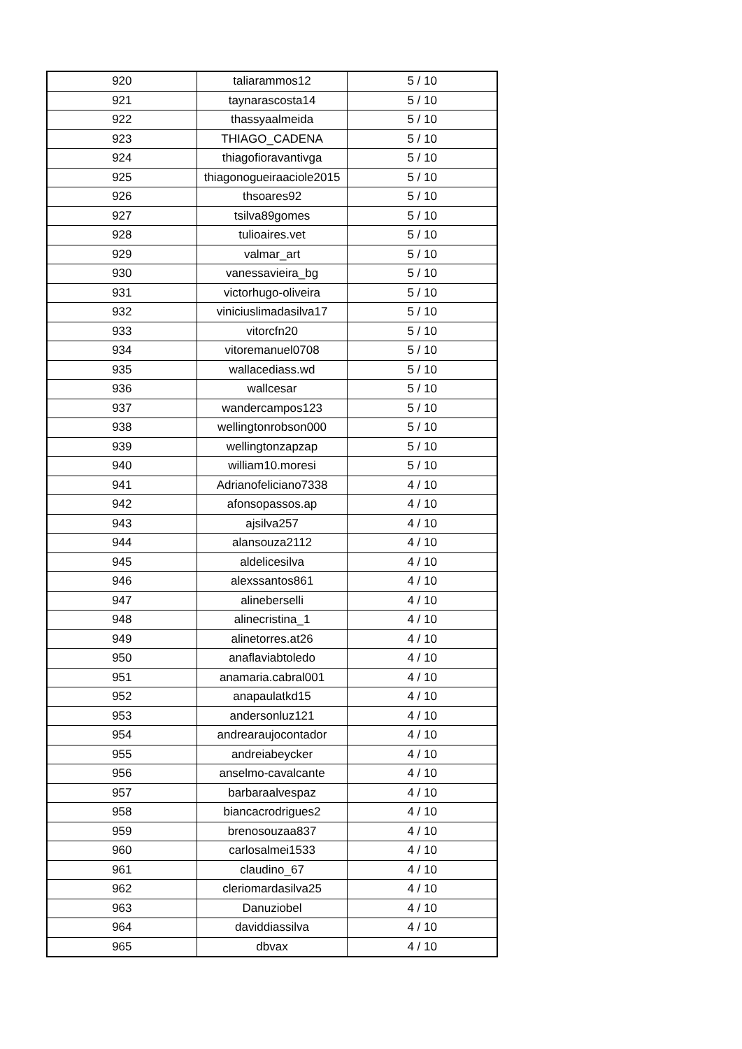| 920 | taliarammos12 | 5 / 10 |
| 921 | taynarascosta14 | 5 / 10 |
| 922 | thassyaalmeida | 5 / 10 |
| 923 | THIAGO_CADENA | 5 / 10 |
| 924 | thiagofioravantivga | 5 / 10 |
| 925 | thiagonogueiraaciole2015 | 5 / 10 |
| 926 | thsoares92 | 5 / 10 |
| 927 | tsilva89gomes | 5 / 10 |
| 928 | tulioaires.vet | 5 / 10 |
| 929 | valmar_art | 5 / 10 |
| 930 | vanessavieira_bg | 5 / 10 |
| 931 | victorhugo-oliveira | 5 / 10 |
| 932 | viniciuslimadasilva17 | 5 / 10 |
| 933 | vitorcfn20 | 5 / 10 |
| 934 | vitoremanuel0708 | 5 / 10 |
| 935 | wallacediass.wd | 5 / 10 |
| 936 | wallcesar | 5 / 10 |
| 937 | wandercampos123 | 5 / 10 |
| 938 | wellingtonrobson000 | 5 / 10 |
| 939 | wellingtonzapzap | 5 / 10 |
| 940 | william10.moresi | 5 / 10 |
| 941 | Adrianofeliciano7338 | 4 / 10 |
| 942 | afonsopassos.ap | 4 / 10 |
| 943 | ajsilva257 | 4 / 10 |
| 944 | alansouza2112 | 4 / 10 |
| 945 | aldelicesilva | 4 / 10 |
| 946 | alexssantos861 | 4 / 10 |
| 947 | alineberselli | 4 / 10 |
| 948 | alinecristina_1 | 4 / 10 |
| 949 | alinetorres.at26 | 4 / 10 |
| 950 | anaflaviabtoledo | 4 / 10 |
| 951 | anamaria.cabral001 | 4 / 10 |
| 952 | anapaulatkd15 | 4 / 10 |
| 953 | andersonluz121 | 4 / 10 |
| 954 | andrearaujocontador | 4 / 10 |
| 955 | andreiabeycker | 4 / 10 |
| 956 | anselmo-cavalcante | 4 / 10 |
| 957 | barbaraalvespaz | 4 / 10 |
| 958 | biancacrodrigues2 | 4 / 10 |
| 959 | brenosouzaa837 | 4 / 10 |
| 960 | carlosalmei1533 | 4 / 10 |
| 961 | claudino_67 | 4 / 10 |
| 962 | cleriomardasilva25 | 4 / 10 |
| 963 | Danuziobel | 4 / 10 |
| 964 | daviddiassilva | 4 / 10 |
| 965 | dbvax | 4 / 10 |